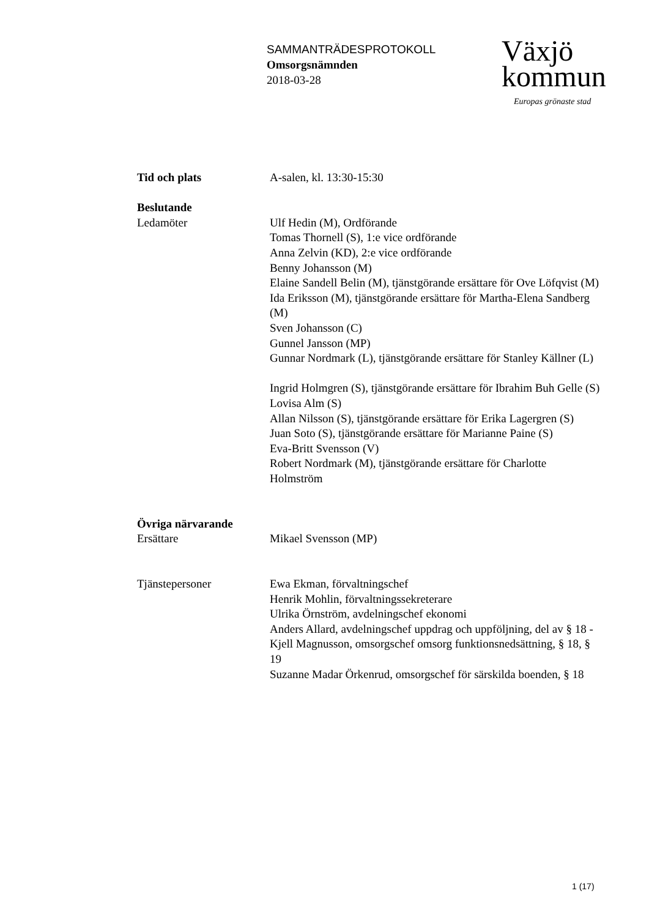SAMMANTRÄDESPROTOKOLL
Omsorgsnämnden
2018-03-28
Växjö
kommun
Europas grönaste stad
Tid och plats A-salen, kl. 13:30-15:30
Beslutande
Ledamöter Ulf Hedin (M), Ordförande
Tomas Thornell (S), 1:e vice ordförande
Anna Zelvin (KD), 2:e vice ordförande
Benny Johansson (M)
Elaine Sandell Belin (M), tjänstgörande ersättare för Ove Löfqvist (M)
Ida Eriksson (M), tjänstgörande ersättare för Martha-Elena Sandberg (M)
Sven Johansson (C)
Gunnel Jansson (MP)
Gunnar Nordmark (L), tjänstgörande ersättare för Stanley Källner (L)
Ingrid Holmgren (S), tjänstgörande ersättare för Ibrahim Buh Gelle (S)
Lovisa Alm (S)
Allan Nilsson (S), tjänstgörande ersättare för Erika Lagergren (S)
Juan Soto (S), tjänstgörande ersättare för Marianne Paine (S)
Eva-Britt Svensson (V)
Robert Nordmark (M), tjänstgörande ersättare för Charlotte Holmström
Övriga närvarande
Ersättare Mikael Svensson (MP)
Tjänstepersoner Ewa Ekman, förvaltningschef
Henrik Mohlin, förvaltningssekreterare
Ulrika Örnström, avdelningschef ekonomi
Anders Allard, avdelningschef uppdrag och uppföljning, del av § 18 -
Kjell Magnusson, omsorgschef omsorg funktionsnedsättning, § 18, § 19
Suzanne Madar Örkenrud, omsorgschef för särskilda boenden, § 18
1 (17)